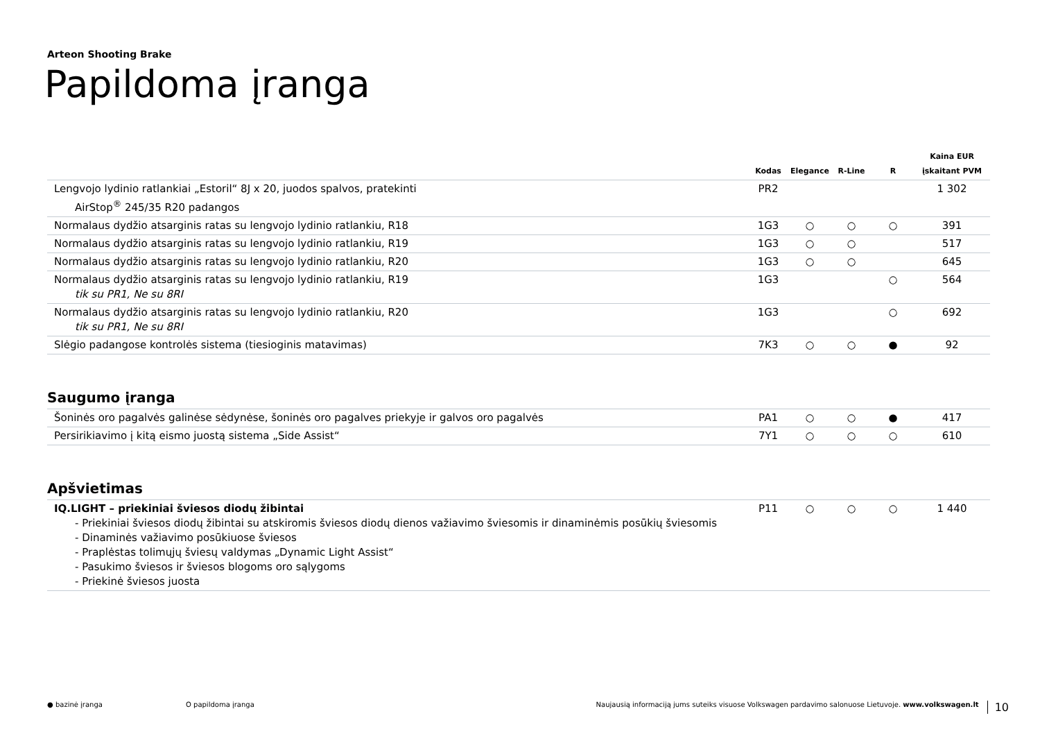Arteon Shooting Brake
Papildoma įranga
| | Kodas | Elegance | R-Line | R | Kaina EUR įskaitant PVM |
| --- | --- | --- | --- | --- | --- |
| Lengvojo lydinio ratlankiai „Estoril“ 8J x 20, juodos spalvos, pratekinti AirStop<sup>®</sup> 245/35 R20 padangos | PR2 | | | | 1 302 |
| Normalaus dydžio atsarginis ratas su lengvojo lydinio ratlankiu, R18 | 1G3 | ○ | ○ | ○ | 391 |
| Normalaus dydžio atsarginis ratas su lengvojo lydinio ratlankiu, R19 | 1G3 | ○ | ○ | | 517 |
| Normalaus dydžio atsarginis ratas su lengvojo lydinio ratlankiu, R20 | 1G3 | ○ | ○ | | 645 |
| Normalaus dydžio atsarginis ratas su lengvojo lydinio ratlankiu, R19 tik su PR1, Ne su 8RI | 1G3 | | | ○ | 564 |
| Normalaus dydžio atsarginis ratas su lengvojo lydinio ratlankiu, R20 tik su PR1, Ne su 8RI | 1G3 | | | ○ | 692 |
| Slėgio padangose kontrolės sistema (tiesioginis matavimas) | 7K3 | ○ | ○ | ● | 92 |
Saugumo įranga
| Šoninės oro pagalvės galinėse sėdynėse, šoninės oro pagalves priekyje ir galvos oro pagalvės | PA1 | ○ | ○ | ● | 417 |
| Persirikiavimo į kitą eismo juostą sistema „Side Assist“ | 7Y1 | ○ | ○ | ○ | 610 |
Apšvietimas
| IQ.LIGHT – priekiniai šviesos diodų žibintai - Priekiniai šviesos diodų žibintai su atskiromis šviesos diodų dienos važiavimo šviesomis ir dinaminėmis posūkių šviesomis - Dinaminės važiavimo posūkiuose šviesos - Praplėstas tolimųjų šviesų valdymas „Dynamic Light Assist“ - Pasukimo šviesos ir šviesos blogoms oro sąlygoms - Priekinė šviesos juosta | P11 | ○ | ○ | ○ | 1 440 |
● bazinė įranga O papildoma įranga Naujausią informaciją jums suteiks visuose Volkswagen pardavimo salonuose Lietuvoje. www.volkswagen.lt 10